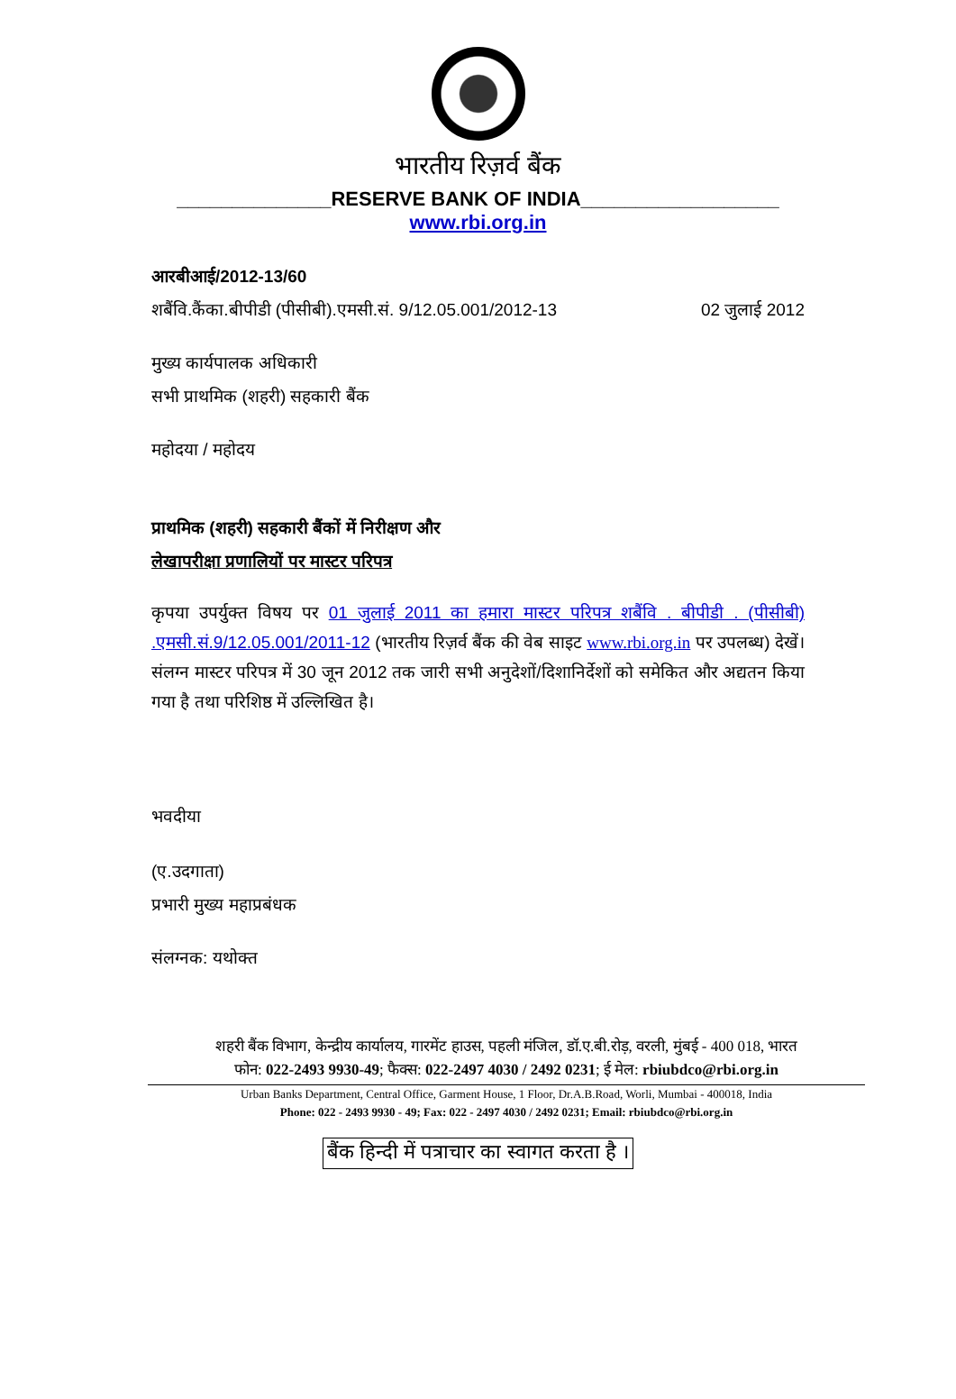भारतीय रिज़र्व बैंक
______________RESERVE BANK OF INDIA__________________
www.rbi.org.in
आरबीआई/2012-13/60
शबैंवि.कैंका.बीपीडी (पीसीबी).एमसी.सं. 9/12.05.001/2012-13 02 जुलाई 2012
मुख्य कार्यपालक अधिकारी
सभी प्राथमिक (शहरी) सहकारी बैंक
महोदया / महोदय
प्राथमिक (शहरी) सहकारी बैंकों में निरीक्षण और
लेखापरीक्षा प्रणालियों पर मास्टर परिपत्र
कृपया उपर्युक्त विषय पर 01 जुलाई 2011 का हमारा मास्टर परिपत्र शबैंवि . बीपीडी . (पीसीबी) .एमसी.सं.9/12.05.001/2011-12 (भारतीय रिज़र्व बैंक की वेब साइट www.rbi.org.in पर उपलब्ध) देखें। संलग्न मास्टर परिपत्र में 30 जून 2012 तक जारी सभी अनुदेशों/दिशानिर्देशों को समेकित और अद्यतन किया गया है तथा परिशिष्ठ में उल्लिखित है।
भवदीया
(ए.उदगाता)
प्रभारी मुख्य महाप्रबंधक
संलग्नक: यथोक्त
शहरी बैंक विभाग, केन्द्रीय कार्यालय, गारमेंट हाउस, पहली मंजिल, डॉ.ए.बी.रोड़, वरली, मुंबई - 400 018, भारत
फोन: 022-2493 9930-49; फैक्स: 022-2497 4030 / 2492 0231; ई मेल: rbiubdco@rbi.org.in
Urban Banks Department, Central Office, Garment House, 1 Floor, Dr.A.B.Road, Worli, Mumbai - 400018, India
Phone: 022 - 2493 9930 - 49; Fax: 022 - 2497 4030 / 2492 0231; Email: rbiubdco@rbi.org.in
बैंक हिन्दी में पत्राचार का स्वागत करता है ।